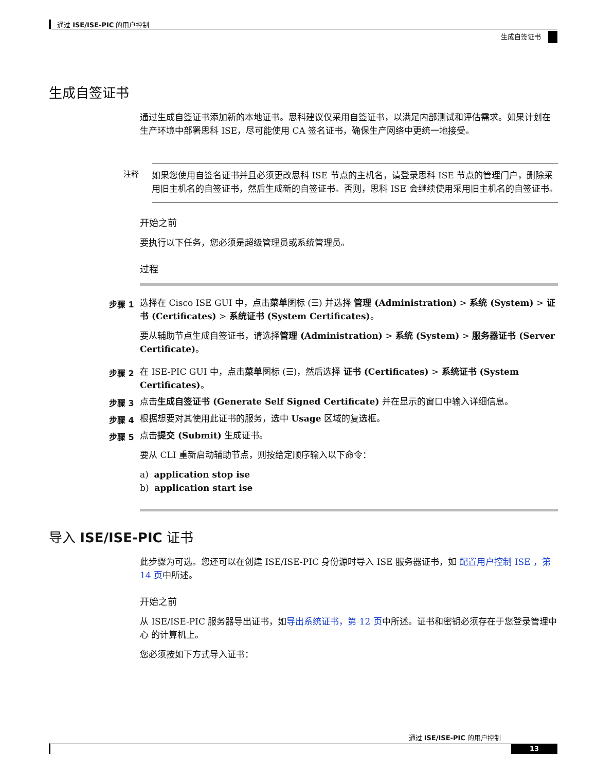通过 ISE/ISE-PIC 的用户控制
生成自签证书
生成自签证书
通过生成自签证书添加新的本地证书。思科建议仅采用自签证书，以满足内部测试和评估需求。如果计划在生产环境中部署思科 ISE，尽可能使用 CA 签名证书，确保生产网络中更统一地接受。
注释
如果您使用自签名证书并且必须更改思科 ISE 节点的主机名，请登录思科 ISE 节点的管理门户，删除采用旧主机名的自签证书，然后生成新的自签证书。否则，思科 ISE 会继续使用采用旧主机名的自签证书。
开始之前
要执行以下任务，您必须是超级管理员或系统管理员。
过程
步骤 1
选择在 Cisco ISE GUI 中，点击菜单图标 (☰) 并选择 管理 (Administration) > 系统 (System) > 证书 (Certificates) > 系统证书 (System Certificates)。
要从辅助节点生成自签证书，请选择管理 (Administration) > 系统 (System) > 服务器证书 (Server Certificate)。
步骤 2
在 ISE-PIC GUI 中，点击菜单图标 (☰)，然后选择 证书 (Certificates) > 系统证书 (System Certificates)。
步骤 3
点击生成自签证书 (Generate Self Signed Certificate) 并在显示的窗口中输入详细信息。
步骤 4
根据想要对其使用此证书的服务，选中 Usage 区域的复选框。
步骤 5
点击提交 (Submit) 生成证书。
要从 CLI 重新启动辅助节点，则按给定顺序输入以下命令：
a) application stop ise
b) application start ise
导入 ISE/ISE-PIC 证书
此步骤为可选。您还可以在创建 ISE/ISE-PIC 身份源时导入 ISE 服务器证书，如 配置用户控制 ISE ，第 14 页中所述。
开始之前
从 ISE/ISE-PIC 服务器导出证书，如导出系统证书，第 12 页中所述。证书和密钥必须存在于您登录管理中心 的计算机上。
您必须按如下方式导入证书：
通过 ISE/ISE-PIC 的用户控制
13